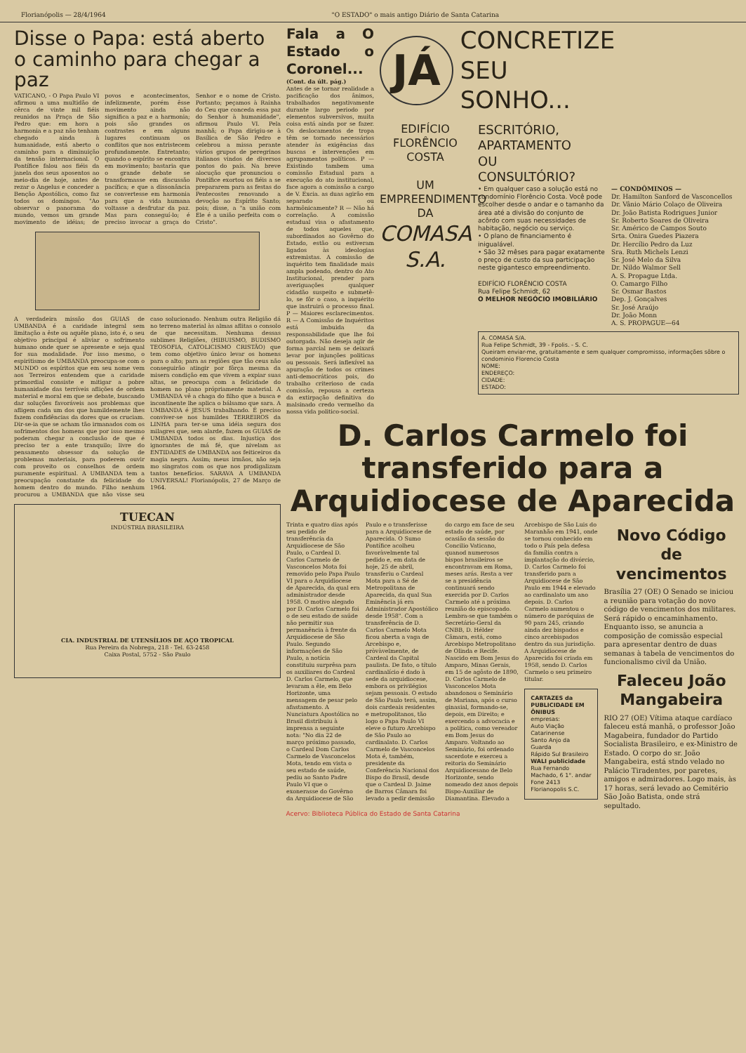Florianópolis — 28/4/1964 "O ESTADO" o mais antigo Diário de Santa Catarina
Disse o Papa: está aberto o caminho para chegar a paz
VATICANO, - O Papa Paulo VI afirmou a uma multidão de cêrca de vinte mil fiéis reunidos na Praça de São Pedro que: em hora a harmonia e a paz não tenham chegado ainda à humanidade, está aberto o caminho para a diminuição da tensão internacional. O Pontífice falou aos fiéis da janela dos seus aposentos ao meio-dia de hoje, antes de rezar o Angelus e conceder a Benção Apostólica, como faz todos os domingos. "Ao observar o panorama do mundo, vemos um grande movimento de idéias; de povos e acontecimentos, infelizmente, porém êsse movimento ainda não significa a paz e a harmonia; pois são grandes os contrastes e em alguns lugares continuam os conflitos que nos entristecem profundamente. Entretanto; quando o espírito se encontra em movimento; bastaria que o grande debate se transformasse em discussão pacífica; e que a dissonância se convertesse em harmonia para que a vida humana voltasse a desfrutar da paz. Mas para conseguí-lo; é preciso invocar a graça do Senhor e o nome de Cristo. Portanto; peçamos à Rainha do Ceu que conceda essa paz do Senhor à humanidade", afirmou Paulo VI. Pela manhã; o Papa dirigiu-se à Basílica de São Pedro e celebrou a missa perante vários grupos de peregrinos italianos vindos de diversos pontos do país. Na breve alocução que pronunciou o Pontífice exortou os fiéis a se prepararem para as festas do Pentecostes renovando a devoção ao Espírito Santo; pois; disse, a "a união com Ele é a união perfeita com o Cristo".
A verdadeira missão dos GUIAS de UMBANDA é a caridade integral sem limitação a êste ou aquêle plano, isto é, o seu objetivo principal é aliviar o sofrimento humano onde quer se apresente e seja qual for sua modalidade. Por isso mesmo, o espiritismo de UMBANDA preocupa-se com o MUNDO os espíritos que em seu nome vem aos Terreiros entendem que a caridade primordial consiste e mitigar a pobre humanidade das terríveis aflições de ordem material e moral em que se debate, buscando dar soluções favoráveis aos problemas que afligem cada um dos que humildemente lhes fazem confidências da dores que os cruciam. Dir-se-ia que se acham tão irmanados com os sofrimentos dos homens que por isso mesmo poderam chegar a conclusão de que é preciso ter a ente tranquilo; livre do pensamento obsessor da solução de problemas materiais, para poderem ouvir com proveito os conselhos de ordem puramente espiritual. A UMBANDA tem a preocupação constante da felicidade do homem dentro do mundo. Filho nenhum procurou a UMBANDA que não visse seu caso solucionado. Nenhum outra Religião dá no terreno material às almas aflitas o consolo de que necessitam. Nenhuma dessas sublimes Religiões, (HIBUISMO, BUDISMO TEOSOFIA, CATOLICISMO CRISTÃO) que tem como objetivo único levar os homens para o alto; para as regiões que tão ceus não conseguirão atingir por fôrça mesma da misera condição em que vivem a expiar suas altas, se preocupa com a felicidade do homem no plano própriamente material. A UMBANDA vê a chaga do filho que a busca e incontinente lhe aplica o bálsamo que sara. A UMBANDA é JESUS trabalhando. É preciso conviver-se nos humildes TERREIROS da LINHA para ter-se uma idéia segura dos milagres que, sem alarde, fazem os GUIAS de UMBANDA todos os dias. Injustiça dos ignorantes de má fé, que nivelam as ENTIDADES de UMBANDA aos feiticeiros da magia negra. Assim; meus irmãos, não seja mo singratos com os que nos prodigalizam tantos benefícios. SARAVA A UMBANDA UNIVERSAL! Florianópolis, 27 de Março de 1964.
TUECAN
INDÚSTRIA BRASILEIRA
CIA. INDUSTRIAL DE UTENSÍLIOS DE AÇO TROPICAL
Rua Pereira da Nobrega, 218 - Tel. 63-2458
Caixa Postal, 5752 - São Paulo
Fala a O Estado o Coronel...
(Cont. da últ. pág.)
Antes de se tornar realidade a pacificação dos ânimos, trabalhados negativamente durante largo periodo por elementos subversivos, muita coisa está ainda por se fazer. Os deslocamentos de tropa têm se tornado necessários atender às exigências das buscas e intervenções em agrupamentos políticos. P — Existindo tambem uma comissão Estadual para a execução do ato institucional, face agora a comissão a cargo de V. Excia. as duas agirão em separado ou harmônicamente? R — Não há correlação. A comissão estadual visa o afastamento de todos aqueles que, subordinados ao Govêrno do Estado, estão ou estiveram ligados às ideologias extremistas. A comissão de inquérito tem finalidade mais ampla podendo, dentro do Ato Institucional, prender para averiguações qualquer cidadão suspeito e submetê-lo, se fôr o caso, a inquérito que instruirá o processo final. P — Maiores esclarecimentos. R — A Comissão de Inquéritos está imbuida da responsabilidade que lhe foi outorgada. Não deseja agir de forma parcial nem se deixará levar por injunções politicas ou pessoais. Será inflexível na apuração de todos os crimes anti-democráticos pois, do trabalho criterioso de cada comissão, repousa a certeza da extirpação definitiva do malsinado credo vermelho da nossa vida politico-social.
JÁ CONCRETIZE
SEU
SONHO...
EDIFÍCIO FLORÊNCIO COSTA
UM EMPREENDIMENTO DA
COMASA S.A.
ESCRITÓRIO,
APARTAMENTO
OU
CONSULTÓRIO?
• Em qualquer caso a solução está no condomínio Florêncio Costa. Você pode escolher desde o andar e o tamanho da área até a divisão do conjunto de acôrdo com suas necessidades de habitação, negócio ou serviço.
• O plano de financiamento é inigualável.
• São 32 mêses para pagar exatamente o preço de custo da sua participação neste gigantesco empreendimento.
EDIFÍCIO FLORÊNCIO COSTA
Rua Felipe Schmidt, 62
O MELHOR NEGÓCIO IMOBILIÁRIO
— CONDÔMINOS —
Dr. Hamilton Sanford de Vasconcellos
Dr. Vânio Mário Colaço de Oliveira
Dr. João Batista Rodrigues Junior
Sr. Roberto Soares de Oliveira
Sr. Américo de Campos Souto
Srta. Onira Guedes Piazera
Dr. Hercílio Pedro da Luz
Sra. Ruth Michels Lenzi
Sr. José Melo da Silva
Dr. Nildo Walmor Sell
A. S. Propague Ltda.
O. Camargo Filho
Sr. Osmar Bastos
Dep. J. Gonçalves
Sr. José Araújo
Dr. João Monn
A. S. PROPAGUE—64
A. COMASA S/A.
Rua Felipe Schmidt, 39 - Fpolis. - S. C.
Queiram enviar-me, gratuitamente e sem qualquer compromisso, informações sôbre o condominio Florencio Costa
NOME:
ENDEREÇO:
CIDADE:
ESTADO:
D. Carlos Carmelo foi transferido para a Arquidiocese de Aparecida
Trinta e quatro dias após seu pedido de transferência da Arquidiocese de São Paulo, o Cardeal D. Carlos Carmelo de Vasconcelos Mota foi removido pelo Papa Paulo VI para o Arquidiocese de Aparecida, da qual era administrador desde 1958. O motivo alegado por D. Carlos Carmelo foi o de seu estado de saúde não permitir sua permanência à frente da Arquidiocese de São Paulo. Segundo informações de São Paulo, a notícia constituiu surprêsa para os auxiliares do Cardeal D. Carlos Carmelo, que levaram a êle, em Belo Horizonte, uma mensagem de pesar pelo afastamento. A Nunciatura Apostólica no Brasil distribuiu à imprensa a seguinte nota: "No dia 22 de março próximo passado, o Cardeal Dom Carlos Carmelo de Vasconcelos Mota, tendo em vista o seu estado de saúde, pediu ao Santo Padre Paulo VI que o exonerasse do Govêrno da Arquidiocese de São Paulo e o transferisse para a Arquidiocese de Aparecida. O Sumo Pontífice acolheu favoràvelmente tal pedido e, em data de hoje, 25 de abril, transferiu o Cardeal Mota para a Sé de Metropolitana de Aparecida, da qual Sua Eminência já era Administrador Apostólico desde 1958". Com a transferência de D. Carlos Carmelo Mota ficou aberta a vaga de Arcebispo e, pròvàvelmente, de Cardeal da Capital paulista. De fato, o título cardinalício é dado à sede da arquidiocese, embora os privilégios sejam pessoais. O estado de São Paulo terá, assim, dois cardeais residentes e metropolitanos, tão logo o Papa Paulo VI eleve o futuro Arcebispo de São Paulo ao cardinalato. D. Carlos Carmelo de Vasconcelos Mota é, também, presidente da Conferência Nacional dos Bispo do Brasil, desde que o Cardeal D. Jaime de Barros Câmara foi levado a pedir demissão do cargo em face de seu estado de saúde, por ocasião da sessão do Concilio Vaticano, quanod numerosos bispos brasileiros se encontravam em Roma, meses arás. Resta a ver se a presidência continuará sendo exercida por D. Carlos Carmelo até a próxima reunião do episcopado. Lembra-se que também o Secretário-Geral da CNBB, D. Hélder Câmara, está, como Arcebispo Metropolitano de Olinda e Recife. Nascido em Bom Jesus do Amparo, Minas Gerais, em 15 de agôsto de 1890, D. Carlos Carmelo de Vasconcelos Mota abandonou o Seminário de Mariana, após o curso ginasial, formando-se, depois, em Direito; e exercendo a advocacia e a política, como vereador em Bom Jesus do Amparo. Voltando ao Seminário, foi ordenado sacerdote e exerceu a reitoria do Seminário Arquidiocesano de Belo Horizonte, sendo nomeado dez anos depois Bispo-Auxiliar de Diamantina. Elevado a Arcebispo de São Luis do Maranhão em 1941, onde se tornou conhecido em todo o País pela defesa da família contra a implantação do divórcio, D. Carlos Carmelo foi transferido para a Arquidiocese de São Paulo em 1944 e elevado ao cardinalato um ano depois. D. Carlos Carmelo aumentou o número de paróquias de 90 para 245, criando ainda dez bispados e cinco arcebispados dentro da sua jurisdição. A Arquidiocese de Aparecida foi criada em 1958, sendo D. Carlos Carmelo o seu primeiro titular.
CARTAZES da PUBLICIDADE EM ÔNIBUS
empresas:
Auto Viação Catarinense
Santo Anjo da Guarda
Rápido Sul Brasileiro
WALI publicidade
Rua Fernando Machado, 6 1°. andar Fone 2413 Florianopolis S.C.
Novo Código de vencimentos
Brasília 27 (OE) O Senado se iniciou a reunião para votação do novo código de vencimentos dos militares. Será rápido o encaminhamento. Enquanto isso, se anuncia a composição de comissão especial para apresentar dentro de duas semanas à tabela de vencimentos do funcionalismo civil da União.
Faleceu João Mangabeira
RIO 27 (OE) Vítima ataque cardíaco faleceu está manhã, o professor João Magabeira, fundador do Partido Socialista Brasileiro, e ex-Ministro de Estado. O corpo do sr. João Mangabeira, está stndo velado no Palácio Tiradentes, por paretes, amigos e admiradores. Logo mais, às 17 horas, será levado ao Cemitério São João Batista, onde strá sepultado.
Acervo: Biblioteca Pública do Estado de Santa Catarina